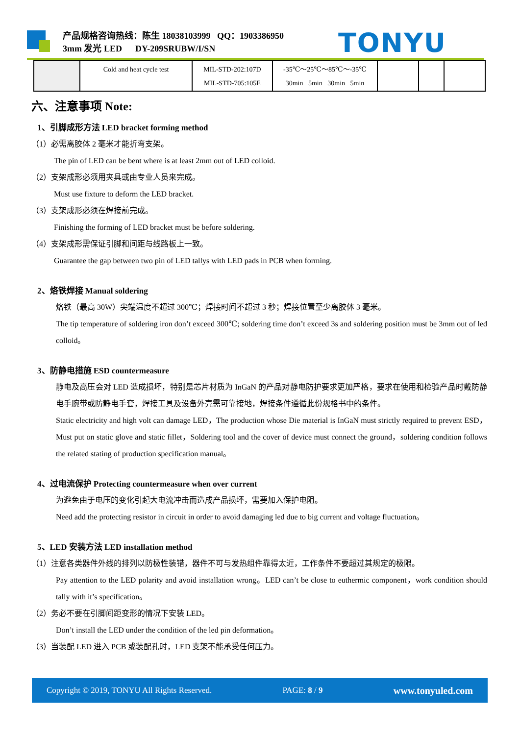产品规格咨询热线：陈生 18038103999 QQ：1903386950
3mm 发光 LED DY-209SRUBW/I/SN
TONYU
| | Cold and heat cycle test | MIL-STD-202:107D MIL-STD-705:105E | -35℃～25℃～85℃～-35℃ 30min 5min 30min 5min | | | |
六、注意事项 Note:
1、引脚成形方法 LED bracket forming method
（1）必需离胶体 2 毫米才能折弯支架。
The pin of LED can be bent where is at least 2mm out of LED colloid.
（2）支架成形必须用夹具或由专业人员来完成。
Must use fixture to deform the LED bracket.
（3）支架成形必须在焊接前完成。
Finishing the forming of LED bracket must be before soldering.
（4）支架成形需保证引脚和间距与线路板上一致。
Guarantee the gap between two pin of LED tallys with LED pads in PCB when forming.
2、烙铁焊接 Manual soldering
烙铁（最高 30W）尖端温度不超过 300℃；焊接时间不超过 3 秒；焊接位置至少离胶体 3 毫米。
The tip temperature of soldering iron don’t exceed 300℃; soldering time don’t exceed 3s and soldering position must be 3mm out of led colloid。
3、防静电措施 ESD countermeasure
静电及高压会对 LED 造成损坏，特别是芯片材质为 InGaN 的产品对静电防护要求更加严格，要求在使用和检验产品时戴防静电手腕带或防静电手套，焊接工具及设备外壳需可靠接地，焊接条件遵循此份规格书中的条件。
Static electricity and high volt can damage LED，The production whose Die material is InGaN must strictly required to prevent ESD，Must put on static glove and static fillet，Soldering tool and the cover of device must connect the ground，soldering condition follows the related stating of production specification manual。
4、过电流保护 Protecting countermeasure when over current
为避免由于电压的变化引起大电流冲击而造成产品损坏，需要加入保护电阻。
Need add the protecting resistor in circuit in order to avoid damaging led due to big current and voltage fluctuation。
5、LED 安装方法 LED installation method
（1）注意各类器件外线的排列以防极性装错，器件不可与发热组件靠得太近，工作条件不要超过其规定的极限。
Pay attention to the LED polarity and avoid installation wrong。LED can’t be close to euthermic component，work condition should tally with it’s specification。
（2）务必不要在引脚间距变形的情况下安装 LED。
Don’t install the LED under the condition of the led pin deformation。
（3）当装配 LED 进入 PCB 或装配孔时，LED 支架不能承受任何压力。
Copyright © 2019, TONYU All Rights Reserved. PAGE: 8 / 9 www.tonyuled.com